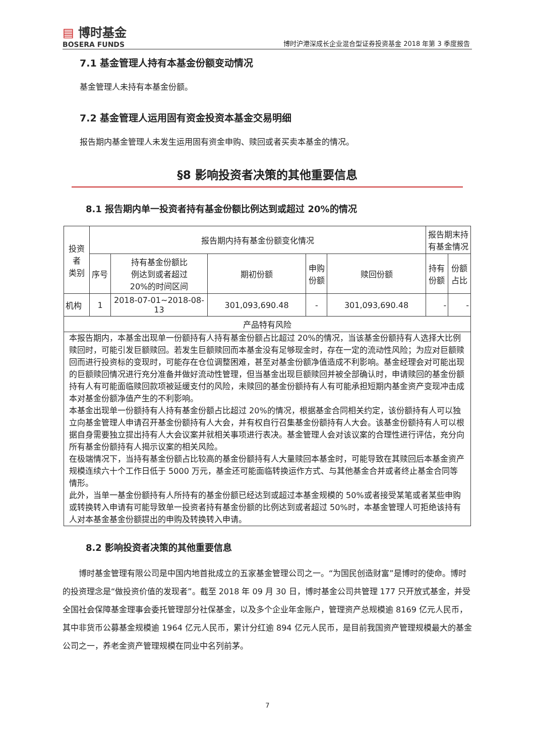▤ 博时基金
BOSERA FUNDS
博时沪港深成长企业混合型证券投资基金 2018 年第 3 季度报告
7.1 基金管理人持有本基金份额变动情况
基金管理人未持有本基金份额。
7.2 基金管理人运用固有资金投资本基金交易明细
报告期内基金管理人未发生运用固有资金申购、赎回或者买卖本基金的情况。
§8 影响投资者决策的其他重要信息
8.1 报告期内单一投资者持有基金份额比例达到或超过 20%的情况
| 投资者 类别 | 报告期内持有基金份额变化情况 | | | | | 报告期末持 有基金情况 | |
| --- | --- | --- | --- | --- | --- | --- | --- |
| | 序号 | 持有基金份额比 例达到或者超过 20%的时间区间 | 期初份额 | 申购 份额 | 赎回份额 | 持有 份额 | 份额 占比 |
| 机构 | 1 | 2018-07-01~2018-08-13 | 301,093,690.48 | - | 301,093,690.48 | - | - |
| 产品特有风险 | | | | | | | |
| 本报告期内，本基金出现单一份额持有人持有基金份额占比超过 20%的情况，当该基金份额持有人选择大比例赎回时，可能引发巨额赎回。若发生巨额赎回而本基金没有足够现金时，存在一定的流动性风险；为应对巨额赎回而进行投资标的变现时，可能存在仓位调整困难，甚至对基金份额净值造成不利影响。基金经理会对可能出现的巨额赎回情况进行充分准备并做好流动性管理，但当基金出现巨额赎回并被全部确认时，申请赎回的基金份额持有人有可能面临赎回款项被延缓支付的风险，未赎回的基金份额持有人有可能承担短期内基金资产变现冲击成本对基金份额净值产生的不利影响。 本基金出现单一份额持有人持有基金份额占比超过 20%的情况，根据基金合同相关约定，该份额持有人可以独立向基金管理人申请召开基金份额持有人大会，并有权自行召集基金份额持有人大会。该基金份额持有人可以根据自身需要独立提出持有人大会议案并就相关事项进行表决。基金管理人会对该议案的合理性进行评估，充分向所有基金份额持有人揭示议案的相关风险。 在极端情况下，当持有基金份额占比较高的基金份额持有人大量赎回本基金时，可能导致在其赎回后本基金资产规模连续六十个工作日低于 5000 万元，基金还可能面临转换运作方式、与其他基金合并或者终止基金合同等情形。 此外，当单一基金份额持有人所持有的基金份额已经达到或超过本基金规模的 50%或者接受某笔或者某些申购或转换转入申请有可能导致单一投资者持有基金份额的比例达到或者超过 50%时，本基金管理人可拒绝该持有人对本基金基金份额提出的申购及转换转入申请。 | | | | | | | |
8.2 影响投资者决策的其他重要信息
博时基金管理有限公司是中国内地首批成立的五家基金管理公司之一。“为国民创造财富”是博时的使命。博时的投资理念是“做投资价值的发现者”。截至 2018 年 09 月 30 日，博时基金公司共管理 177 只开放式基金，并受全国社会保障基金理事会委托管理部分社保基金，以及多个企业年金账户，管理资产总规模逾 8169 亿元人民币，其中非货币公募基金规模逾 1964 亿元人民币，累计分红逾 894 亿元人民币，是目前我国资产管理规模最大的基金公司之一，养老金资产管理规模在同业中名列前茅。
7